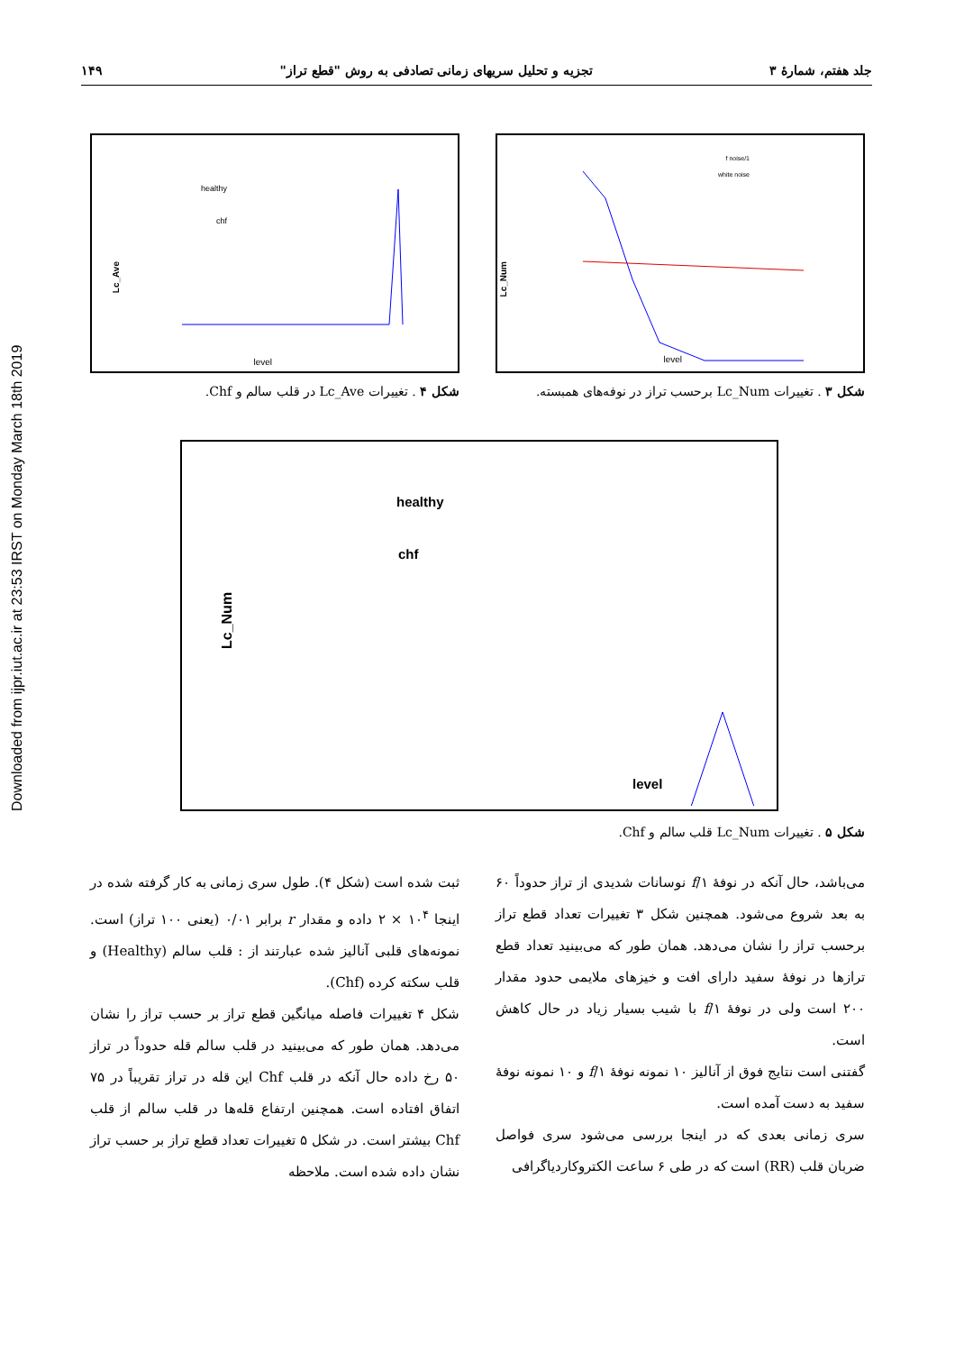Downloaded from ijpr.iut.ac.ir at 23:53 IRST on Monday March 18th 2019
جلد هفتم، شمارهٔ ۳ تجزیه و تحلیل سریهای زمانی تصادفی به روش "قطع تراز" ۱۴۹
Lc_Num
level
1/f noise
white noise
شکل ۳ . تغییرات Lc_Num برحسب تراز در نوفه‌های همبسته.
Lc_Ave
level
healthy
chf
شکل ۴ . تغییرات Lc_Ave در قلب سالم و Chf.
Lc_Num
healthy
chf
level
شکل ۵ . تغییرات Lc_Num قلب سالم و Chf.
می‌باشد، حال آنکه در نوفهٔ ۱/f نوسانات شدیدی از تراز حدوداً ۶۰ به بعد شروع می‌شود. همچنین شکل ۳ تغییرات تعداد قطع تراز برحسب تراز را نشان می‌دهد. همان طور که می‌بینید تعداد قطع ترازها در نوفهٔ سفید دارای افت و خیزهای ملایمی حدود مقدار ۲۰۰ است ولی در نوفهٔ ۱/f با شیب بسیار زیاد در حال کاهش است.
گفتنی است نتایج فوق از آنالیز ۱۰ نمونه نوفهٔ ۱/f و ۱۰ نمونه نوفهٔ سفید به دست آمده است.
سری زمانی بعدی که در اینجا بررسی می‌شود سری فواصل ضربان قلب (RR) است که در طی ۶ ساعت الکتروکاردیاگرافی
ثبت شده است (شکل ۴). طول سری زمانی به کار گرفته شده در اینجا ۱۰<sup>۴</sup> × ۲ داده و مقدار r برابر ۰/۰۱ (یعنی ۱۰۰ تراز) است. نمونه‌های قلبی آنالیز شده عبارتند از : قلب سالم (Healthy) و قلب سکته کرده (Chf).
شکل ۴ تغییرات فاصله میانگین قطع تراز بر حسب تراز را نشان می‌دهد. همان طور که می‌بینید در قلب سالم قله حدوداً در تراز ۵۰ رخ داده حال آنکه در قلب Chf این قله در تراز تقریباً در ۷۵ اتفاق افتاده است. همچنین ارتفاع قله‌ها در قلب سالم از قلب Chf بیشتر است. در شکل ۵ تغییرات تعداد قطع تراز بر حسب تراز نشان داده شده است. ملاحظه